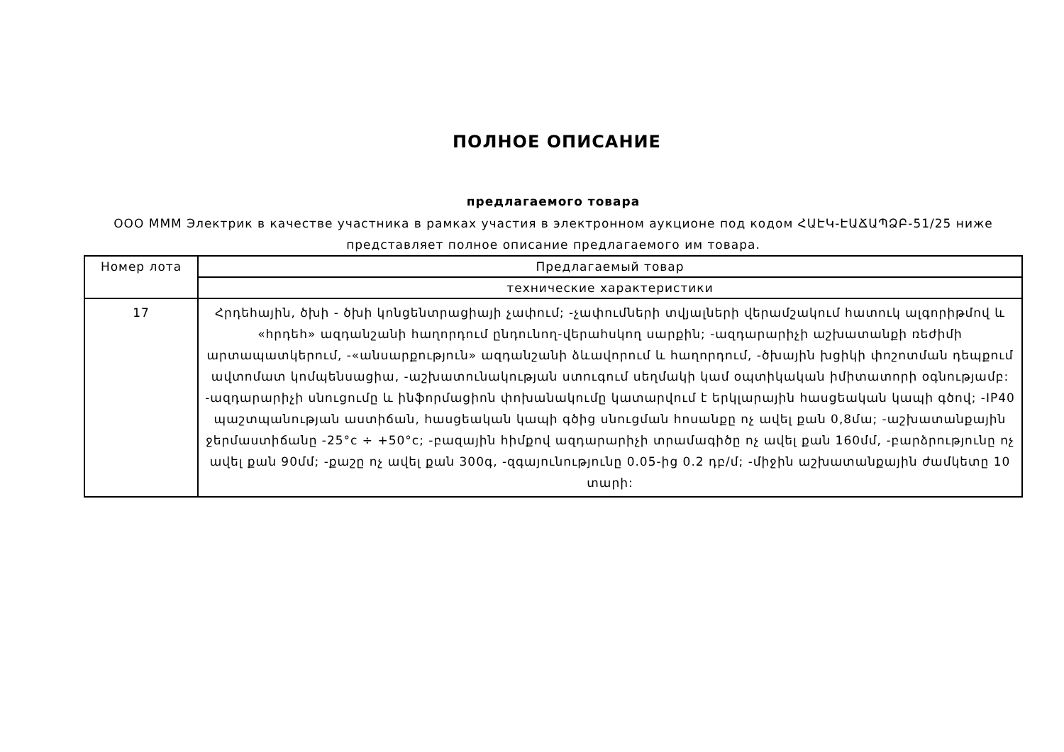ПОЛНОЕ ОПИСАНИЕ
предлагаемого товара
ООО МММ Электрик в качестве участника в рамках участия в электронном аукционе под кодом ՀԱԷԿ-ԷԱՃԱՊՁԲ-51/25 ниже представляет полное описание предлагаемого им товара.
| Номер лота | Предлагаемый товар |
| --- | --- |
| | технические характеристики |
| 17 | Հրդեհային, ծխի - ծխի կոնցենտրացիայի չափում; -չափումների տվյալների վերամշակում հատուկ ալգորիթմով և «հրդեհ» ազդանշանի հաղորդում ընդունող-վերահսկող սարքին; -ազդարարիչի աշխատանքի ռեժիմի արտապատկերում, -«անսարքություն» ազդանշանի ձևավորում և հաղորդում, -ծխային խցիկի փոշոտման դեպքում ավտոմատ կոմպենսացիա, -աշխատունակության ստուգում սեղմակի կամ օպտիկական իմիտատորի օգնությամբ: -ազդարարիչի սնուցումը և ինֆորմացիոն փոխանակումը կատարվում է երկլարային հասցեական կապի գծով; -IP40 պաշտպանության աստիճան, հասցեական կապի գծից սնուցման հոսանքը ոչ ավել քան 0,8մա; -աշխատանքային ջերմաստիճանը -25°c ÷ +50°c; -բազային հիմքով ազդարարիչի տրամագիծը ոչ ավել քան 160մմ, -բարձրությունը ոչ ավել քան 90մմ; -քաշը ոչ ավել քան 300գ, -զգայունությունը 0.05-ից 0.2 դբ/մ; -միջին աշխատանքային ժամկետը 10 տարի: |